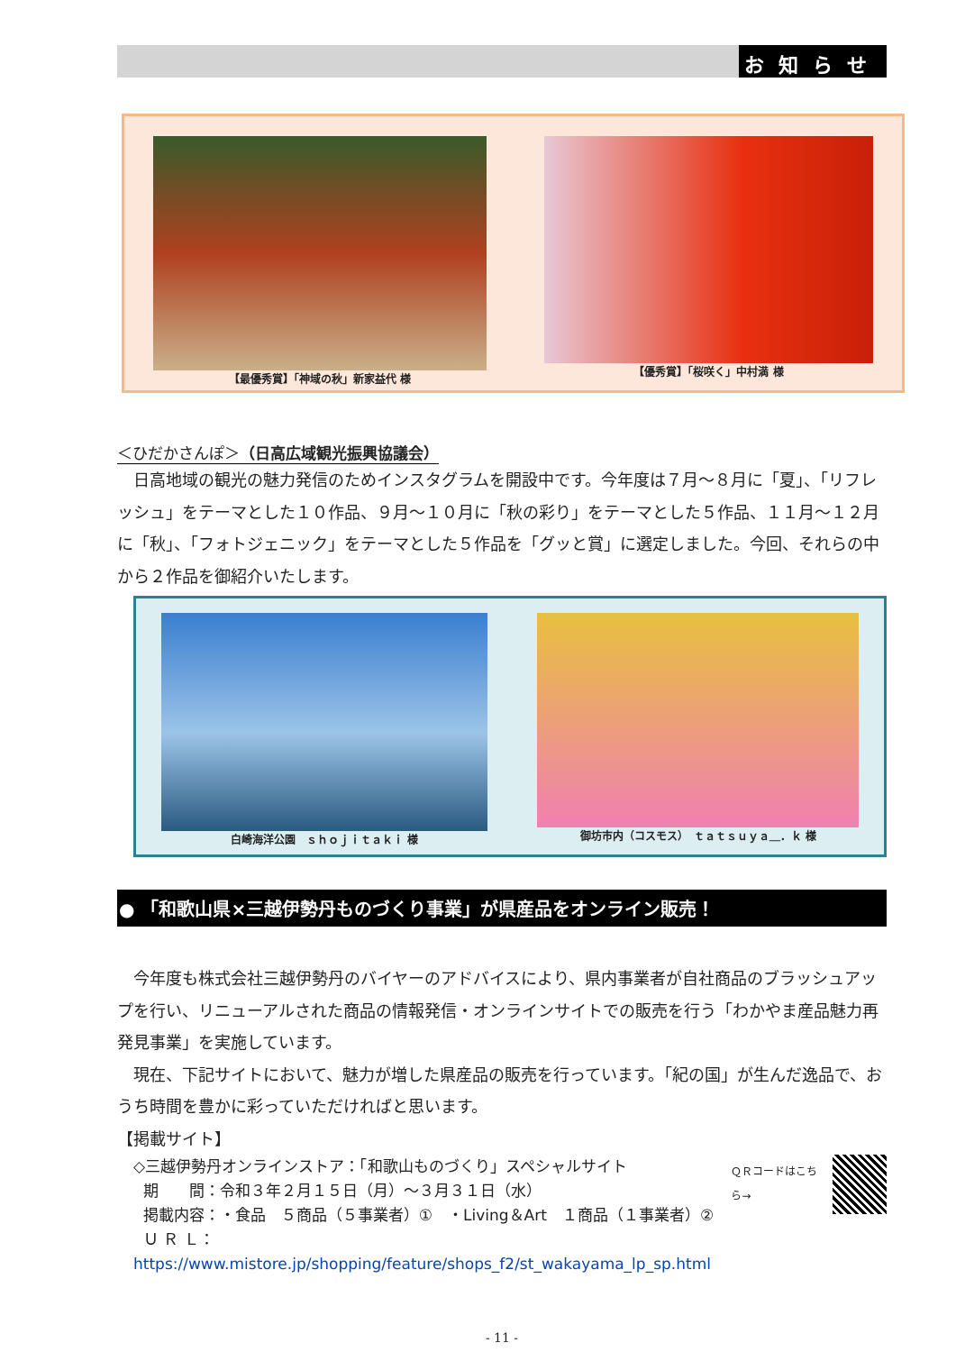お知らせ
【最優秀賞】「神域の秋」新家益代 様 【優秀賞】「桜咲く」中村満 様
＜ひだかさんぽ＞（日高広域観光振興協議会）
日高地域の観光の魅力発信のためインスタグラムを開設中です。今年度は７月～８月に「夏」、「リフレッシュ」をテーマとした１０作品、９月～１０月に「秋の彩り」をテーマとした５作品、１１月～１２月に「秋」、「フォトジェニック」をテーマとした５作品を「グッと賞」に選定しました。今回、それらの中から２作品を御紹介いたします。
白崎海洋公園　ｓｈｏｊｉｔａｋｉ 様 御坊市内（コスモス）　ｔａｔｓｕｙａ＿．ｋ 様
● 「和歌山県×三越伊勢丹ものづくり事業」が県産品をオンライン販売！
今年度も株式会社三越伊勢丹のバイヤーのアドバイスにより、県内事業者が自社商品のブラッシュアップを行い、リニューアルされた商品の情報発信・オンラインサイトでの販売を行う「わかやま産品魅力再発見事業」を実施しています。
現在、下記サイトにおいて、魅力が増した県産品の販売を行っています。「紀の国」が生んだ逸品で、おうち時間を豊かに彩っていただければと思います。
【掲載サイト】
◇三越伊勢丹オンラインストア：「和歌山ものづくり」スペシャルサイト
期　　間：令和３年２月１５日（月）～３月３１日（水）
掲載内容：・食品　５商品（５事業者）①　・Living＆Art　１商品（１事業者）②
Ｕ Ｒ Ｌ：https://www.mistore.jp/shopping/feature/shops_f2/st_wakayama_lp_sp.html
ＱＲコードはこちら→
- 11 -